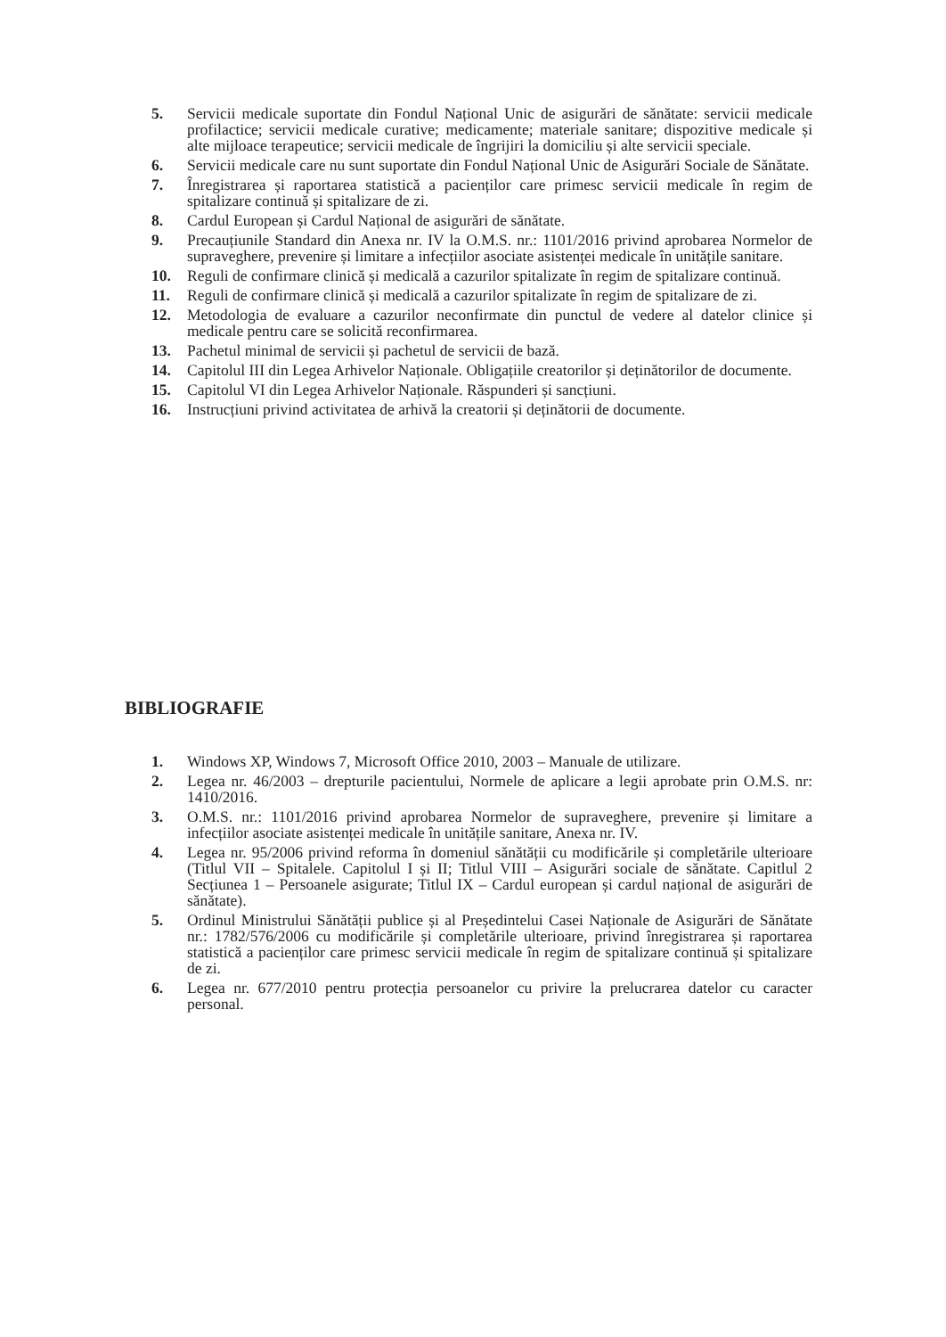5. Servicii medicale suportate din Fondul Național Unic de asigurări de sănătate: servicii medicale profilactice; servicii medicale curative; medicamente; materiale sanitare; dispozitive medicale și alte mijloace terapeutice; servicii medicale de îngrijiri la domiciliu și alte servicii speciale.
6. Servicii medicale care nu sunt suportate din Fondul Național Unic de Asigurări Sociale de Sănătate.
7. Înregistrarea și raportarea statistică a pacienților care primesc servicii medicale în regim de spitalizare continuă și spitalizare de zi.
8. Cardul European și Cardul Național de asigurări de sănătate.
9. Precauțiunile Standard din Anexa nr. IV la O.M.S. nr.: 1101/2016 privind aprobarea Normelor de supraveghere, prevenire și limitare a infecțiilor asociate asistenței medicale în unitățile sanitare.
10. Reguli de confirmare clinică și medicală a cazurilor spitalizate în regim de spitalizare continuă.
11. Reguli de confirmare clinică și medicală a cazurilor spitalizate în regim de spitalizare de zi.
12. Metodologia de evaluare a cazurilor neconfirmate din punctul de vedere al datelor clinice și medicale pentru care se solicită reconfirmarea.
13. Pachetul minimal de servicii și pachetul de servicii de bază.
14. Capitolul III din Legea Arhivelor Naționale. Obligațiile creatorilor și deținătorilor de documente.
15. Capitolul VI din Legea Arhivelor Naționale. Răspunderi și sancțiuni.
16. Instrucțiuni privind activitatea de arhivă la creatorii și deținătorii de documente.
BIBLIOGRAFIE
1. Windows XP, Windows 7, Microsoft Office 2010, 2003 – Manuale de utilizare.
2. Legea nr. 46/2003 – drepturile pacientului, Normele de aplicare a legii aprobate prin O.M.S. nr: 1410/2016.
3. O.M.S. nr.: 1101/2016 privind aprobarea Normelor de supraveghere, prevenire și limitare a infecțiilor asociate asistenței medicale în unitățile sanitare, Anexa nr. IV.
4. Legea nr. 95/2006 privind reforma în domeniul sănătății cu modificările și completările ulterioare (Titlul VII – Spitalele. Capitolul I și II; Titlul VIII – Asigurări sociale de sănătate. Capitlul 2 Secțiunea 1 – Persoanele asigurate; Titlul IX – Cardul european și cardul național de asigurări de sănătate).
5. Ordinul Ministrului Sănătății publice și al Președintelui Casei Naționale de Asigurări de Sănătate nr.: 1782/576/2006 cu modificările și completările ulterioare, privind înregistrarea și raportarea statistică a pacienților care primesc servicii medicale în regim de spitalizare continuă și spitalizare de zi.
6. Legea nr. 677/2010 pentru protecția persoanelor cu privire la prelucrarea datelor cu caracter personal.